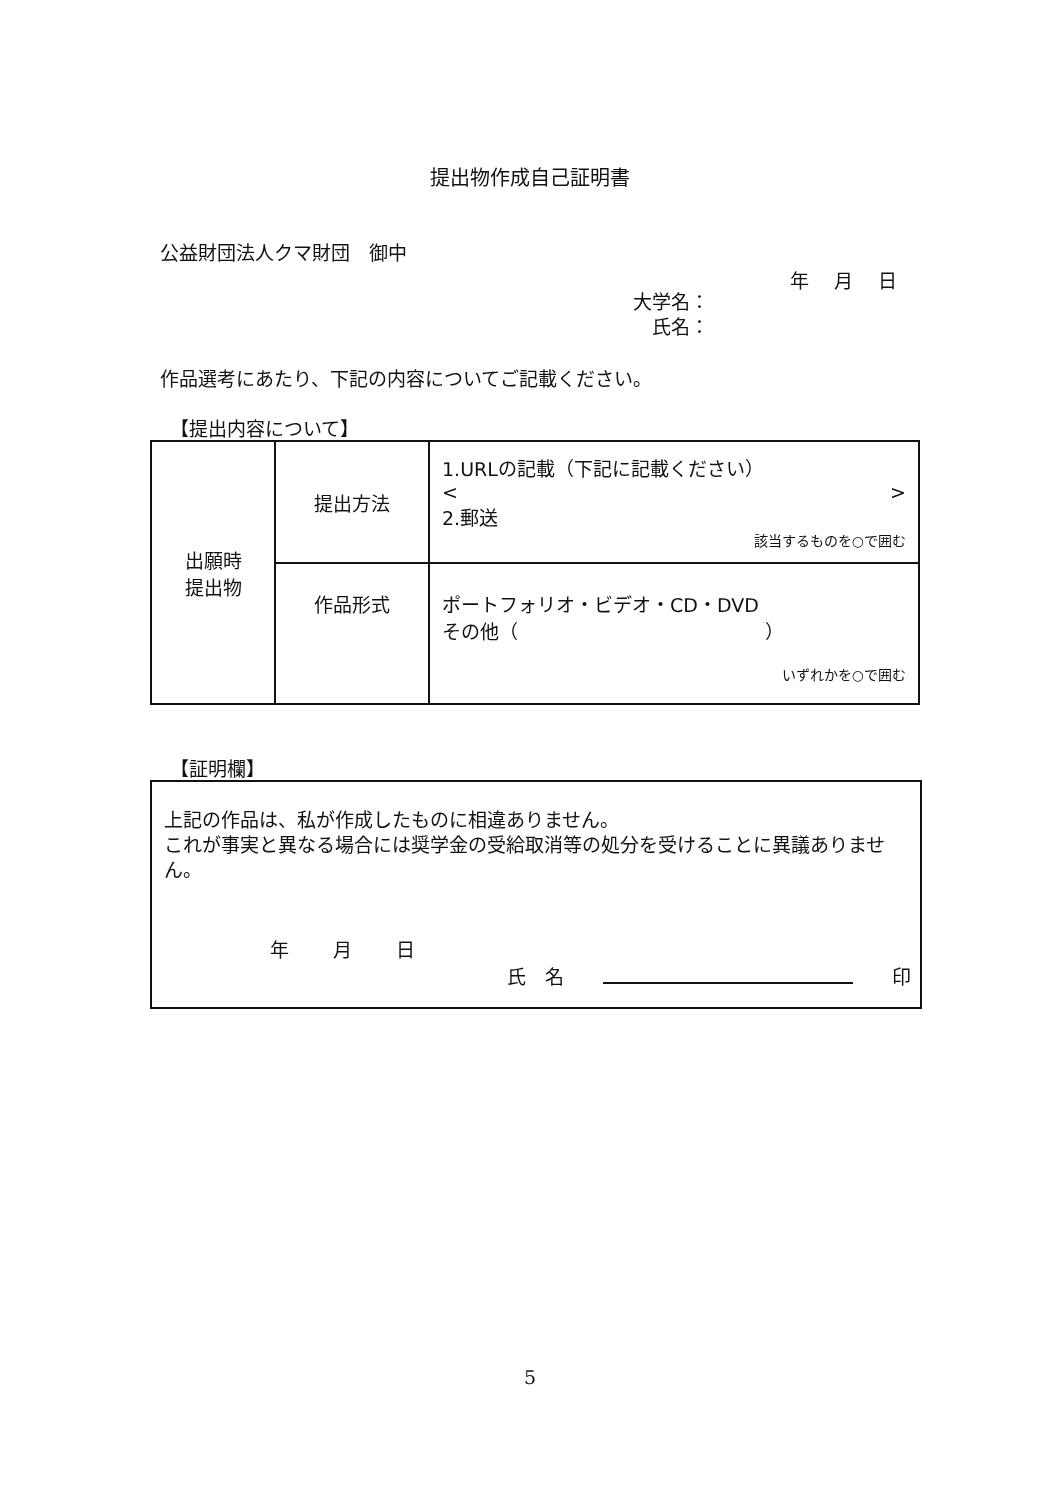提出物作成自己証明書
公益財団法人クマ財団　御中
年　 月　 日
大学名：
氏名：
作品選考にあたり、下記の内容についてご記載ください。
【提出内容について】
| 出願時 提出物 | 提出方法 | 1.URLの記載（下記に記載ください） < > 2.郵送 該当するものを○で囲む |
| | 作品形式 | ポートフォリオ・ビデオ・CD・DVD その他（ ） いずれかを○で囲む |
【証明欄】
上記の作品は、私が作成したものに相違ありません。
これが事実と異なる場合には奨学金の受給取消等の処分を受けることに異議ありません。
年　　 月　　 日
氏　名　　印
5